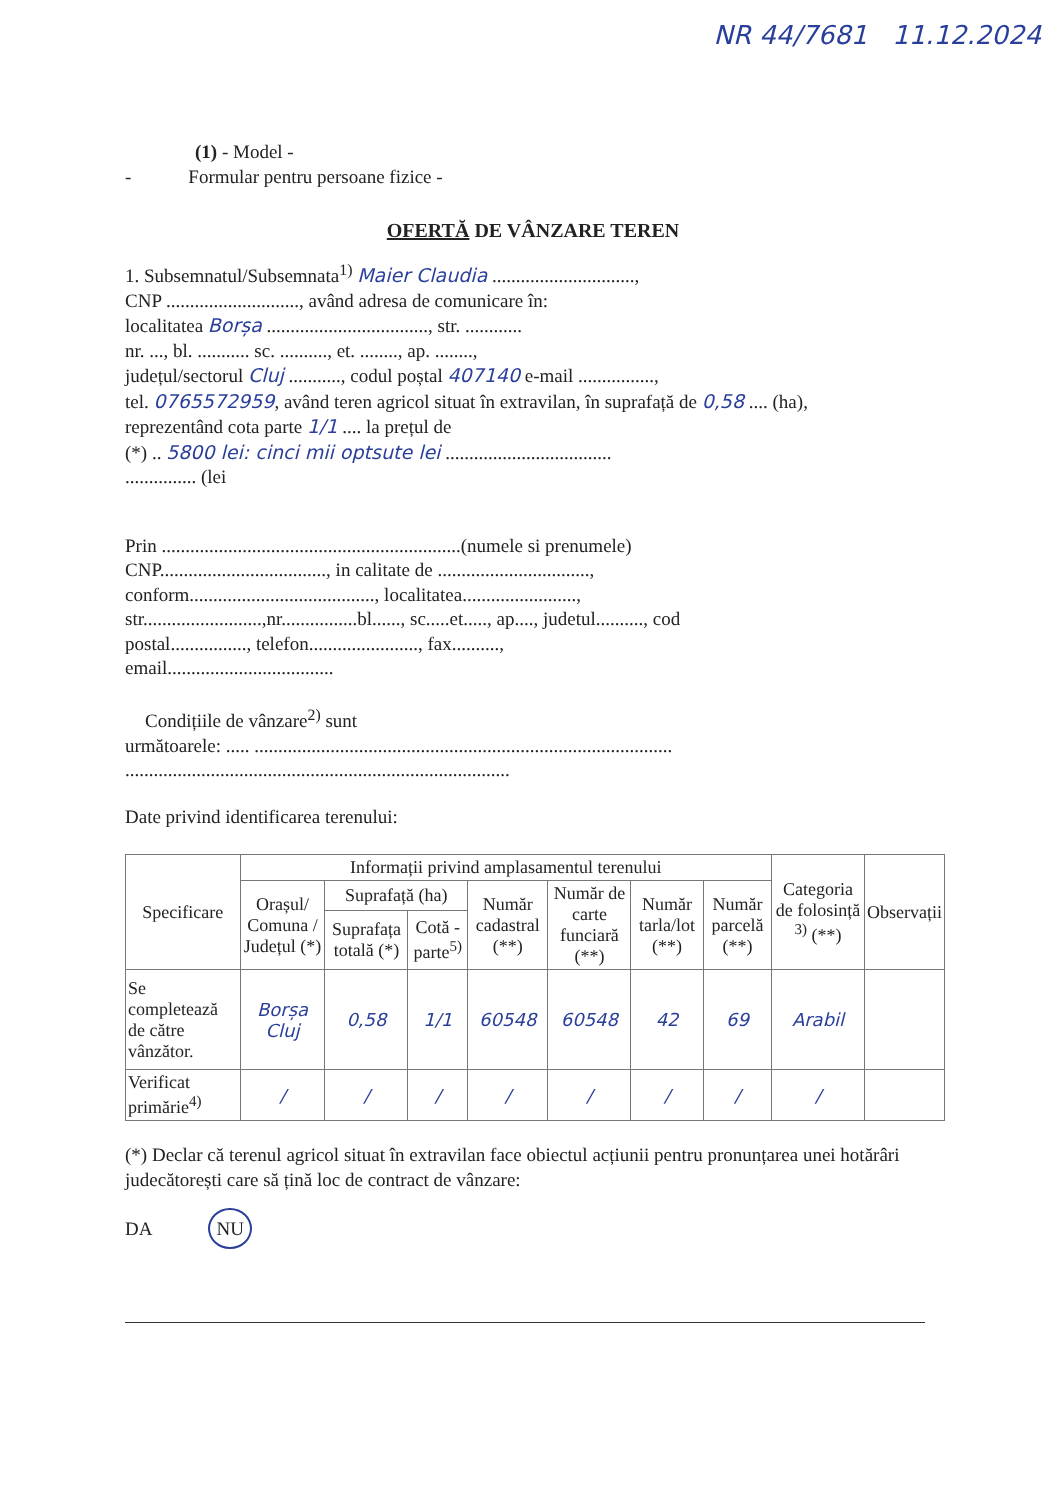NR 44/7681 11.12.2024
(1) - Model -
- Formular pentru persoane fizice -
OFERTĂ DE VÂNZARE TEREN
1. Subsemnatul/Subsemnata<sup>1)</sup> Maier Claudia ..............................,
CNP ............................, având adresa de comunicare în:
localitatea Borșa .................................., str. ............
nr. ..., bl. ........... sc. .........., et. ........, ap. ........,
județul/sectorul Cluj ..........., codul poștal 407140 e-mail ................,
tel. 0765572959, având teren agricol situat în extravilan, în suprafață de 0,58 .... (ha),
reprezentând cota parte 1/1 .... la prețul de
(*) .. 5800 lei: cinci mii optsute lei ...................................
............... (lei
Prin ...............................................................(numele si prenumele)
CNP..................................., in calitate de ................................,
conform......................................., localitatea........................,
str.........................,nr................bl......, sc.....et....., ap...., judetul.........., cod
postal................, telefon......................., fax..........,
email...................................
Condițiile de vânzare<sup>2)</sup> sunt
următoarele: ..... ........................................................................................
.................................................................................
Date privind identificarea terenului:
| Specificare | Informații privind amplasamentul terenului | | | | | | | Categoria de folosință <sup>3)</sup> (**) | Observații |
| --- | --- | --- | --- | --- | --- | --- | --- | --- | --- |
| | Orașul/ Comuna / Județul (*) | Suprafață (ha) | | Număr cadastral (**) | Număr de carte funciară (**) | Număr tarla/lot (**) | Număr parcelă (**) | | |
| | | Suprafața totală (*) | Cotă - parte<sup>5)</sup> | | | | | | |
| Se completează de către vânzător. | Borșa Cluj | 0,58 | 1/1 | 60548 | 60548 | 42 | 69 | Arabil | |
| Verificat primărie<sup>4)</sup> | / | / | / | / | / | / | / | / | |
(*) Declar că terenul agricol situat în extravilan face obiectul acțiunii pentru pronunțarea unei hotărâri judecătorești care să țină loc de contract de vânzare:
DA NU